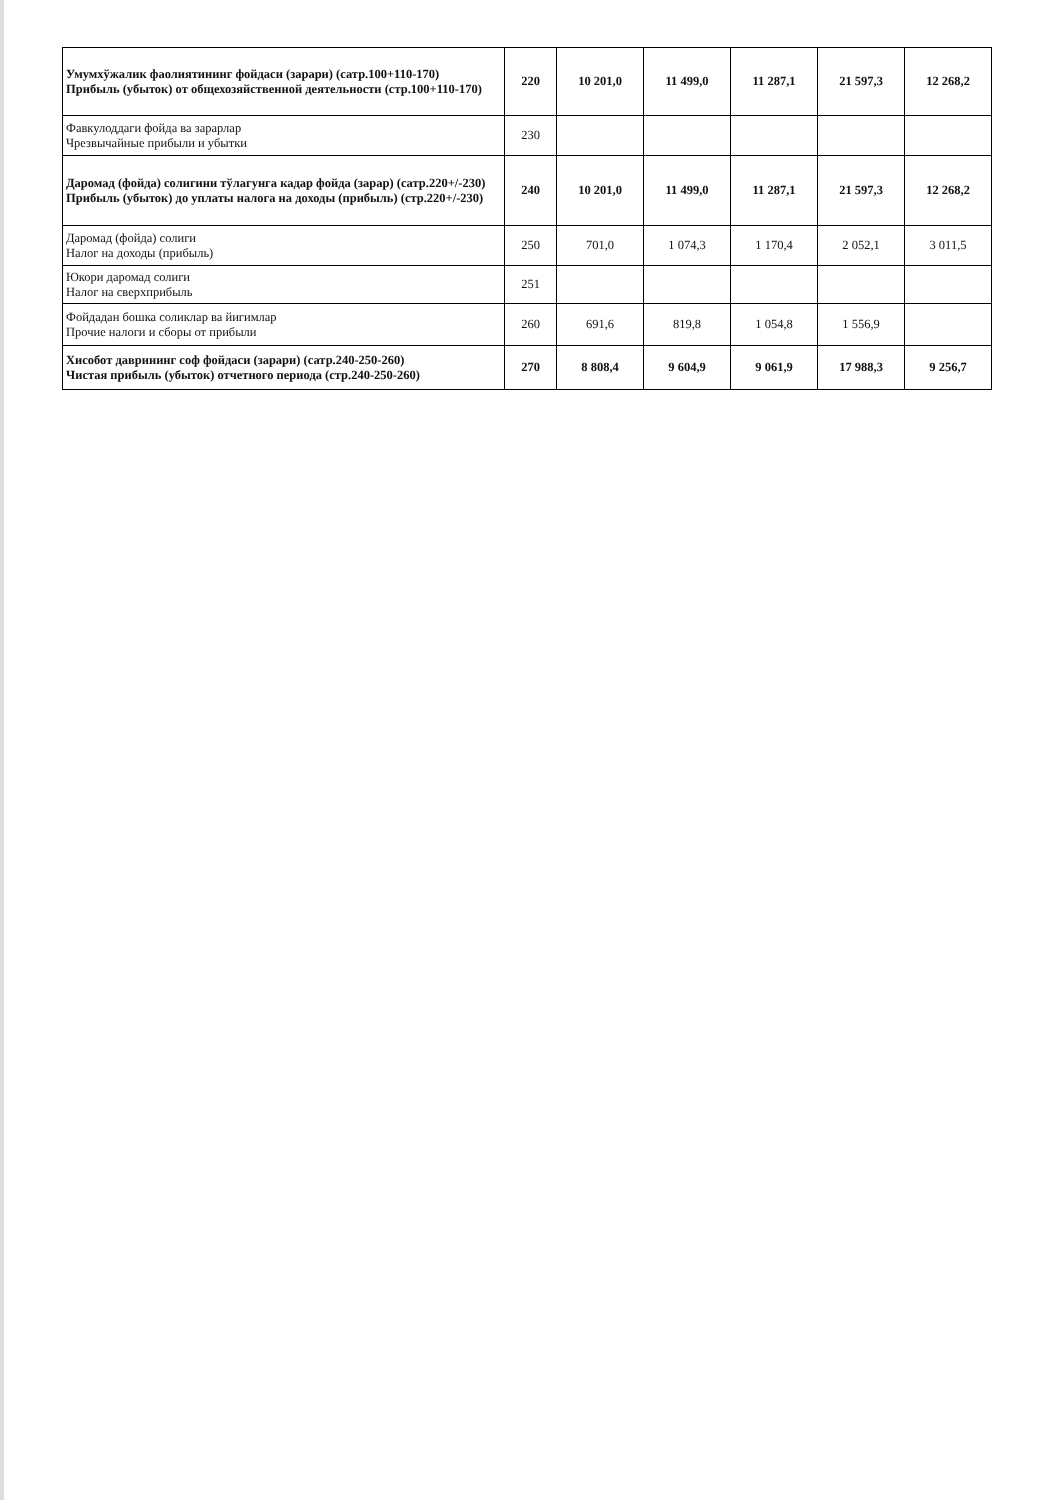| Умумхўжалик фаолиятининг фойдаси (зарари) (сатр.100+110-170) Прибыль (убыток) от общехозяйственной деятельности (стр.100+110-170) | 220 | 10 201,0 | 11 499,0 | 11 287,1 | 21 597,3 | 12 268,2 |
| Фавкулоддаги фойда ва зарарлар Чрезвычайные прибыли и убытки | 230 | | | | | |
| Даромад (фойда) солигини тўлагунга кадар фойда (зарар) (сатр.220+/-230) Прибыль (убыток) до уплаты налога на доходы (прибыль) (стр.220+/-230) | 240 | 10 201,0 | 11 499,0 | 11 287,1 | 21 597,3 | 12 268,2 |
| Даромад (фойда) солиги Налог на доходы (прибыль) | 250 | 701,0 | 1 074,3 | 1 170,4 | 2 052,1 | 3 011,5 |
| Юкори даромад солиги Налог на сверхприбыль | 251 | | | | | |
| Фойдадан бошка соликлар ва йигимлар Прочие налоги и сборы от прибыли | 260 | 691,6 | 819,8 | 1 054,8 | 1 556,9 | |
| Хисобот даврининг соф фойдаси (зарари) (сатр.240-250-260) Чистая прибыль (убыток) отчетного периода (стр.240-250-260) | 270 | 8 808,4 | 9 604,9 | 9 061,9 | 17 988,3 | 9 256,7 |